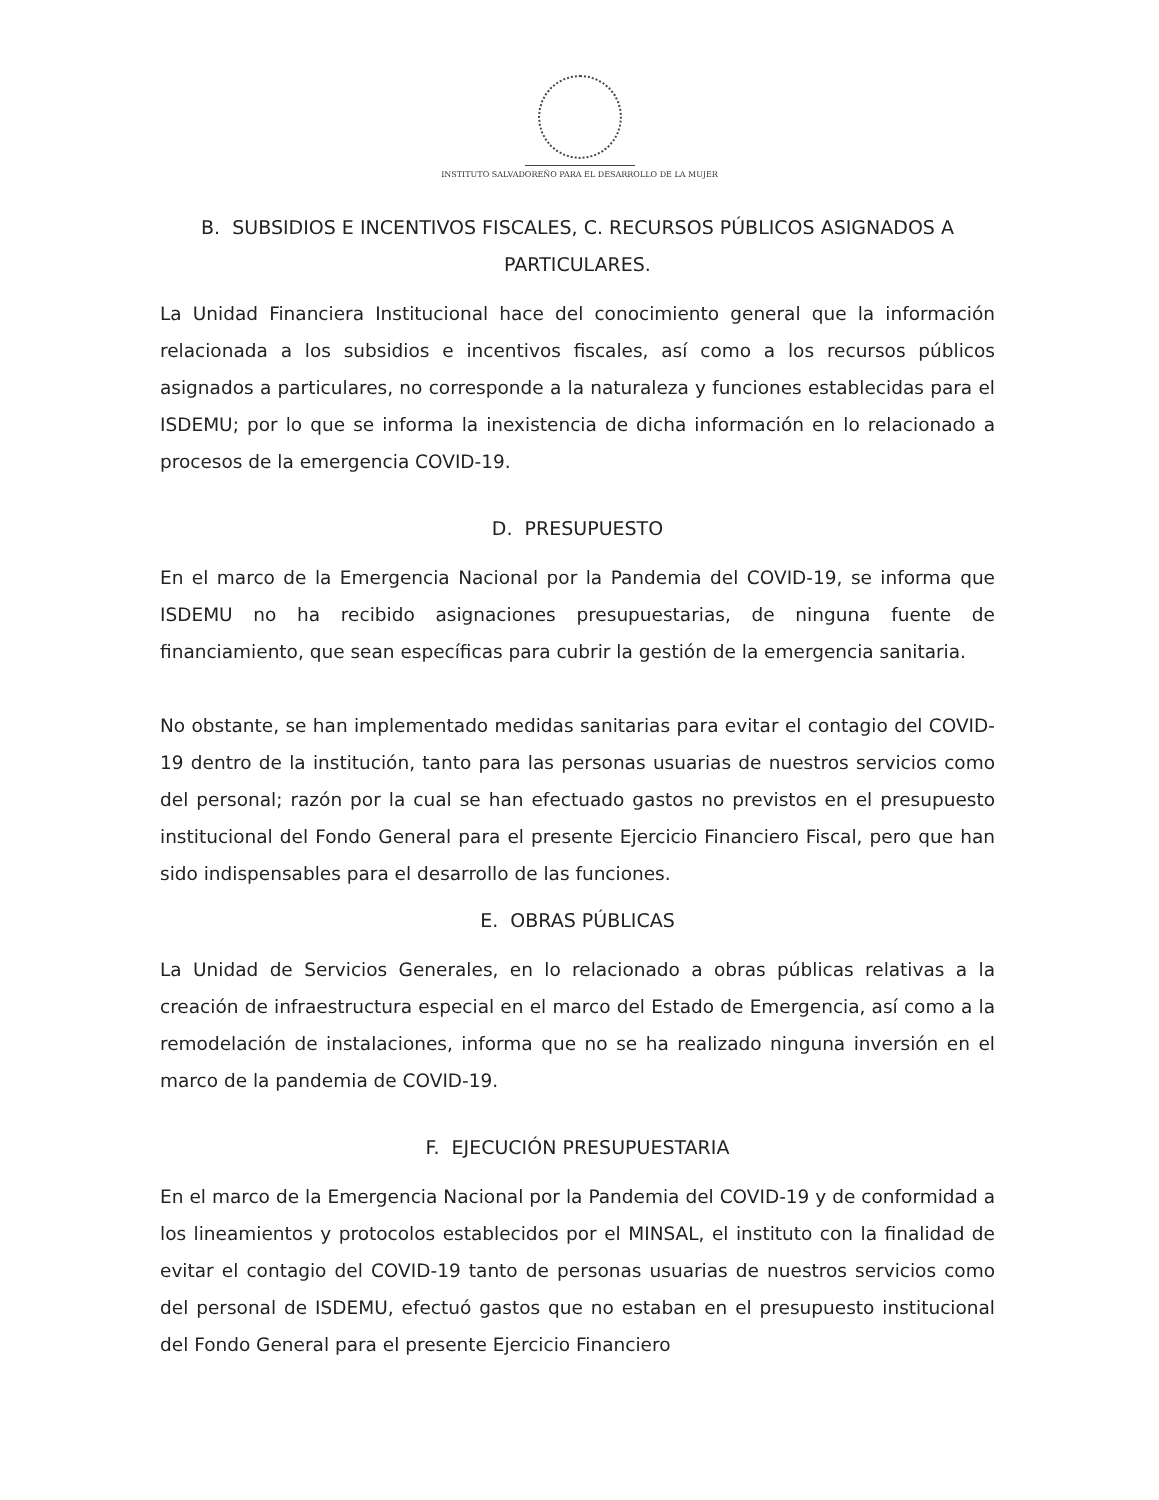INSTITUTO SALVADOREÑO PARA EL DESARROLLO DE LA MUJER
B. SUBSIDIOS E INCENTIVOS FISCALES, C. RECURSOS PÚBLICOS ASIGNADOS A PARTICULARES.
La Unidad Financiera Institucional hace del conocimiento general que la información relacionada a los subsidios e incentivos fiscales, así como a los recursos públicos asignados a particulares, no corresponde a la naturaleza y funciones establecidas para el ISDEMU; por lo que se informa la inexistencia de dicha información en lo relacionado a procesos de la emergencia COVID-19.
D. PRESUPUESTO
En el marco de la Emergencia Nacional por la Pandemia del COVID-19, se informa que ISDEMU no ha recibido asignaciones presupuestarias, de ninguna fuente de financiamiento, que sean específicas para cubrir la gestión de la emergencia sanitaria.
No obstante, se han implementado medidas sanitarias para evitar el contagio del COVID-19 dentro de la institución, tanto para las personas usuarias de nuestros servicios como del personal; razón por la cual se han efectuado gastos no previstos en el presupuesto institucional del Fondo General para el presente Ejercicio Financiero Fiscal, pero que han sido indispensables para el desarrollo de las funciones.
E. OBRAS PÚBLICAS
La Unidad de Servicios Generales, en lo relacionado a obras públicas relativas a la creación de infraestructura especial en el marco del Estado de Emergencia, así como a la remodelación de instalaciones, informa que no se ha realizado ninguna inversión en el marco de la pandemia de COVID-19.
F. EJECUCIÓN PRESUPUESTARIA
En el marco de la Emergencia Nacional por la Pandemia del COVID-19 y de conformidad a los lineamientos y protocolos establecidos por el MINSAL, el instituto con la finalidad de evitar el contagio del COVID-19 tanto de personas usuarias de nuestros servicios como del personal de ISDEMU, efectuó gastos que no estaban en el presupuesto institucional del Fondo General para el presente Ejercicio Financiero